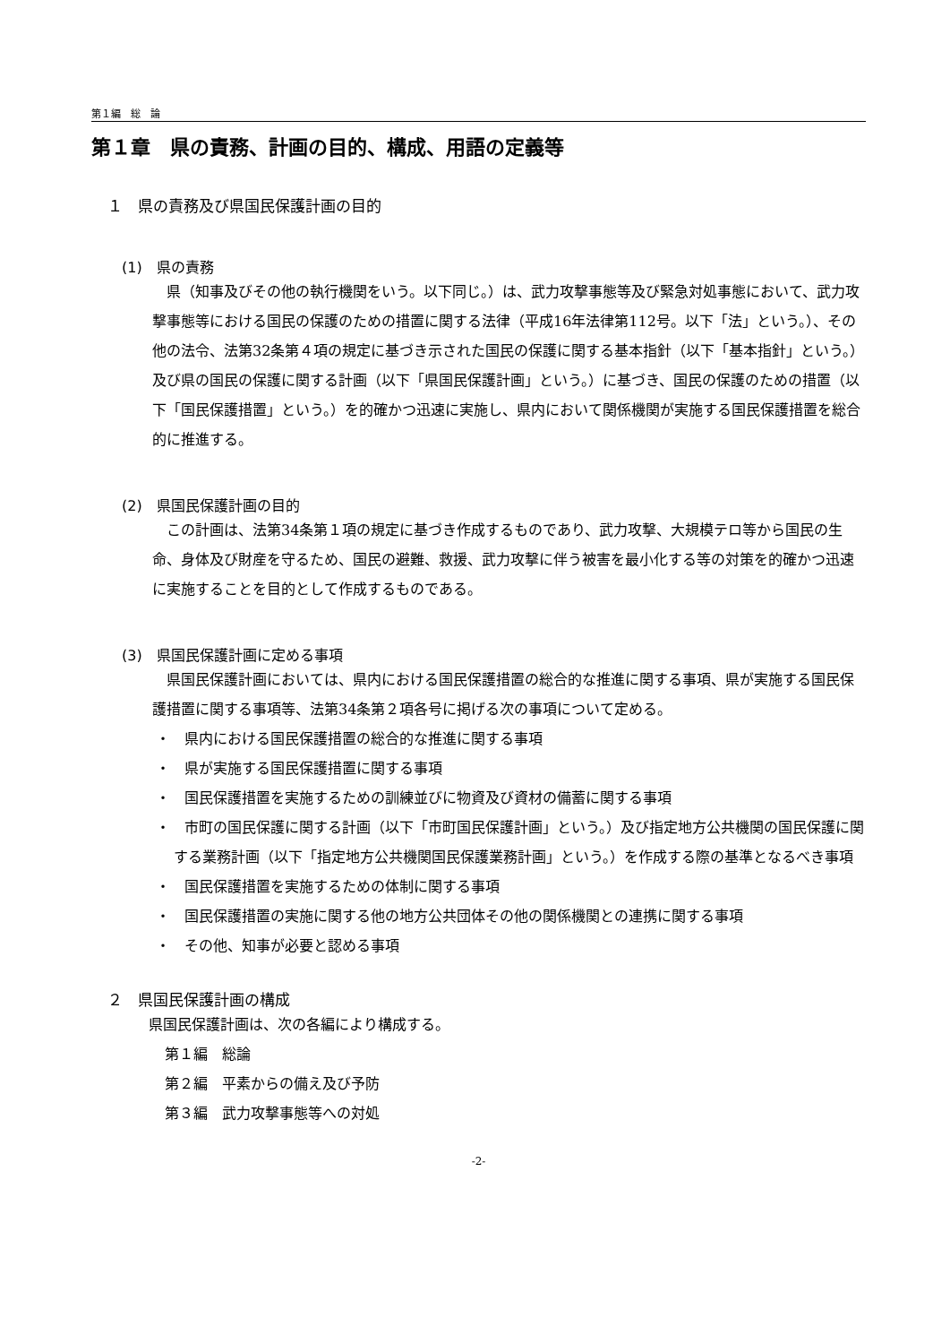第１編　総　論
第１章　県の責務、計画の目的、構成、用語の定義等
１　県の責務及び県国民保護計画の目的
(1)　県の責務
県（知事及びその他の執行機関をいう。以下同じ。）は、武力攻撃事態等及び緊急対処事態において、武力攻撃事態等における国民の保護のための措置に関する法律（平成16年法律第112号。以下「法」という。）、その他の法令、法第32条第４項の規定に基づき示された国民の保護に関する基本指針（以下「基本指針」という。）及び県の国民の保護に関する計画（以下「県国民保護計画」という。）に基づき、国民の保護のための措置（以下「国民保護措置」という。）を的確かつ迅速に実施し、県内において関係機関が実施する国民保護措置を総合的に推進する。
(2)　県国民保護計画の目的
この計画は、法第34条第１項の規定に基づき作成するものであり、武力攻撃、大規模テロ等から国民の生命、身体及び財産を守るため、国民の避難、救援、武力攻撃に伴う被害を最小化する等の対策を的確かつ迅速に実施することを目的として作成するものである。
(3)　県国民保護計画に定める事項
県国民保護計画においては、県内における国民保護措置の総合的な推進に関する事項、県が実施する国民保護措置に関する事項等、法第34条第２項各号に掲げる次の事項について定める。
・　県内における国民保護措置の総合的な推進に関する事項
・　県が実施する国民保護措置に関する事項
・　国民保護措置を実施するための訓練並びに物資及び資材の備蓄に関する事項
・　市町の国民保護に関する計画（以下「市町国民保護計画」という。）及び指定地方公共機関の国民保護に関する業務計画（以下「指定地方公共機関国民保護業務計画」という。）を作成する際の基準となるべき事項
・　国民保護措置を実施するための体制に関する事項
・　国民保護措置の実施に関する他の地方公共団体その他の関係機関との連携に関する事項
・　その他、知事が必要と認める事項
２　県国民保護計画の構成
県国民保護計画は、次の各編により構成する。
第１編　総論
第２編　平素からの備え及び予防
第３編　武力攻撃事態等への対処
-2-